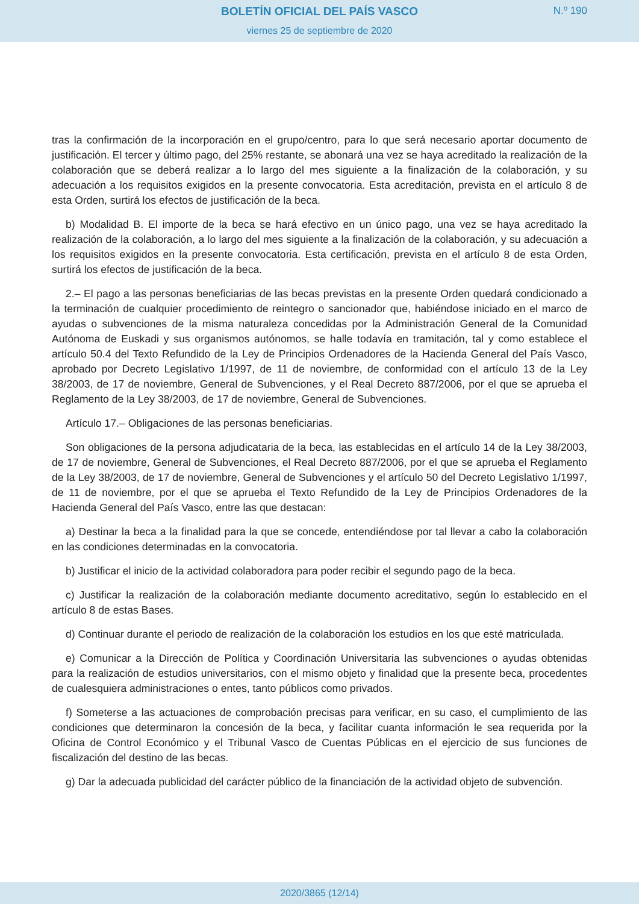BOLETÍN OFICIAL DEL PAÍS VASCO
N.º 190
viernes 25 de septiembre de 2020
tras la confirmación de la incorporación en el grupo/centro, para lo que será necesario aportar documento de justificación. El tercer y último pago, del 25% restante, se abonará una vez se haya acreditado la realización de la colaboración que se deberá realizar a lo largo del mes siguiente a la finalización de la colaboración, y su adecuación a los requisitos exigidos en la presente convocatoria. Esta acreditación, prevista en el artículo 8 de esta Orden, surtirá los efectos de justificación de la beca.
b) Modalidad B. El importe de la beca se hará efectivo en un único pago, una vez se haya acreditado la realización de la colaboración, a lo largo del mes siguiente a la finalización de la colaboración, y su adecuación a los requisitos exigidos en la presente convocatoria. Esta certificación, prevista en el artículo 8 de esta Orden, surtirá los efectos de justificación de la beca.
2.– El pago a las personas beneficiarias de las becas previstas en la presente Orden quedará condicionado a la terminación de cualquier procedimiento de reintegro o sancionador que, habiéndose iniciado en el marco de ayudas o subvenciones de la misma naturaleza concedidas por la Administración General de la Comunidad Autónoma de Euskadi y sus organismos autónomos, se halle todavía en tramitación, tal y como establece el artículo 50.4 del Texto Refundido de la Ley de Principios Ordenadores de la Hacienda General del País Vasco, aprobado por Decreto Legislativo 1/1997, de 11 de noviembre, de conformidad con el artículo 13 de la Ley 38/2003, de 17 de noviembre, General de Subvenciones, y el Real Decreto 887/2006, por el que se aprueba el Reglamento de la Ley 38/2003, de 17 de noviembre, General de Subvenciones.
Artículo 17.– Obligaciones de las personas beneficiarias.
Son obligaciones de la persona adjudicataria de la beca, las establecidas en el artículo 14 de la Ley 38/2003, de 17 de noviembre, General de Subvenciones, el Real Decreto 887/2006, por el que se aprueba el Reglamento de la Ley 38/2003, de 17 de noviembre, General de Subvenciones y el artículo 50 del Decreto Legislativo 1/1997, de 11 de noviembre, por el que se aprueba el Texto Refundido de la Ley de Principios Ordenadores de la Hacienda General del País Vasco, entre las que destacan:
a) Destinar la beca a la finalidad para la que se concede, entendiéndose por tal llevar a cabo la colaboración en las condiciones determinadas en la convocatoria.
b) Justificar el inicio de la actividad colaboradora para poder recibir el segundo pago de la beca.
c) Justificar la realización de la colaboración mediante documento acreditativo, según lo establecido en el artículo 8 de estas Bases.
d) Continuar durante el periodo de realización de la colaboración los estudios en los que esté matriculada.
e) Comunicar a la Dirección de Política y Coordinación Universitaria las subvenciones o ayudas obtenidas para la realización de estudios universitarios, con el mismo objeto y finalidad que la presente beca, procedentes de cualesquiera administraciones o entes, tanto públicos como privados.
f) Someterse a las actuaciones de comprobación precisas para verificar, en su caso, el cumplimiento de las condiciones que determinaron la concesión de la beca, y facilitar cuanta información le sea requerida por la Oficina de Control Económico y el Tribunal Vasco de Cuentas Públicas en el ejercicio de sus funciones de fiscalización del destino de las becas.
g) Dar la adecuada publicidad del carácter público de la financiación de la actividad objeto de subvención.
2020/3865 (12/14)